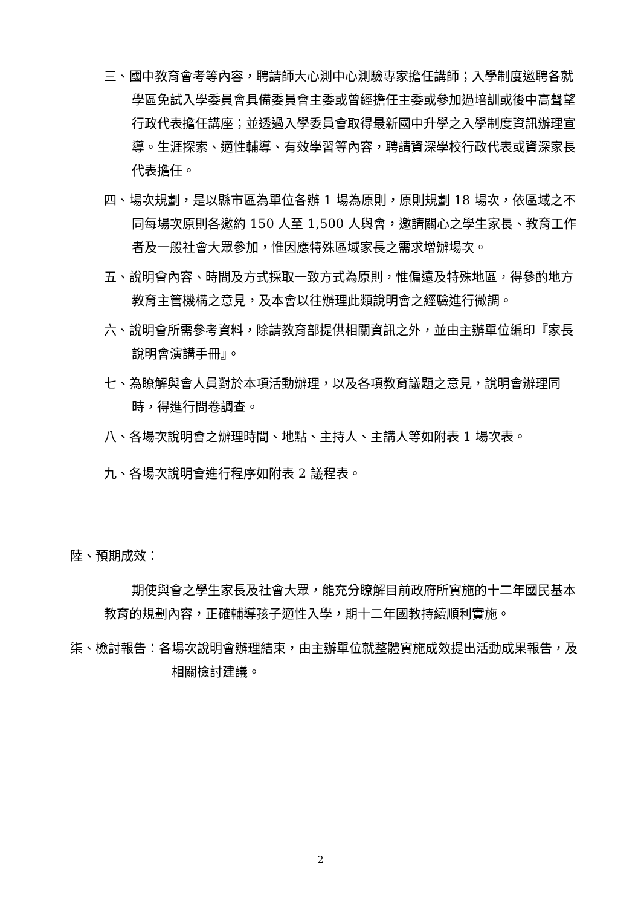三、國中教育會考等內容，聘請師大心測中心測驗專家擔任講師；入學制度邀聘各就學區免試入學委員會具備委員會主委或曾經擔任主委或參加過培訓或後中高聲望行政代表擔任講座；並透過入學委員會取得最新國中升學之入學制度資訊辦理宣導。生涯探索、適性輔導、有效學習等內容，聘請資深學校行政代表或資深家長代表擔任。
四、場次規劃，是以縣市區為單位各辦 1 場為原則，原則規劃 18 場次，依區域之不同每場次原則各邀約 150 人至 1,500 人與會，邀請關心之學生家長、教育工作者及一般社會大眾參加，惟因應特殊區域家長之需求增辦場次。
五、說明會內容、時間及方式採取一致方式為原則，惟偏遠及特殊地區，得參酌地方教育主管機構之意見，及本會以往辦理此類說明會之經驗進行微調。
六、說明會所需參考資料，除請教育部提供相關資訊之外，並由主辦單位編印『家長說明會演講手冊』。
七、為瞭解與會人員對於本項活動辦理，以及各項教育議題之意見，說明會辦理同時，得進行問卷調查。
八、各場次說明會之辦理時間、地點、主持人、主講人等如附表 1 場次表。
九、各場次說明會進行程序如附表 2 議程表。
陸、預期成效：
期使與會之學生家長及社會大眾，能充分瞭解目前政府所實施的十二年國民基本教育的規劃內容，正確輔導孩子適性入學，期十二年國教持續順利實施。
柒、檢討報告：各場次說明會辦理結束，由主辦單位就整體實施成效提出活動成果報告，及相關檢討建議。
2